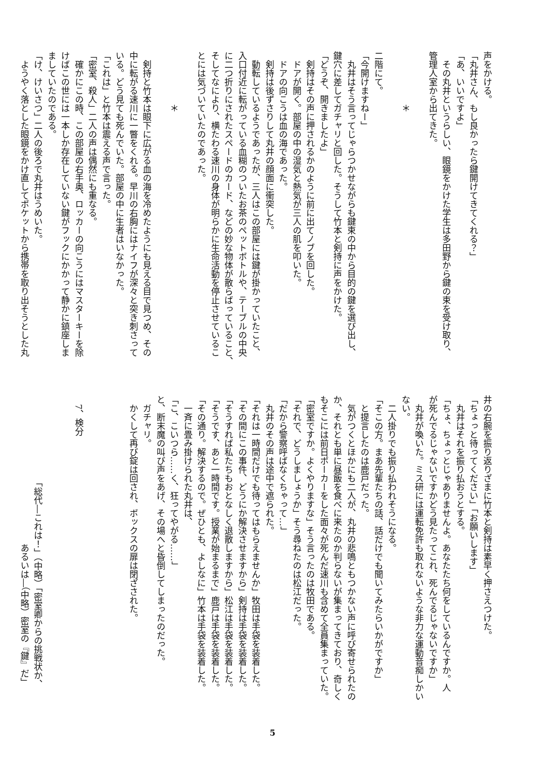声をかける。
「丸井さん、もし良かったら鍵開けてきてくれる？」
「あ、いいですよ」
　その丸井というらしい、眼鏡をかけた学生は多田野から鍵の束を受け取り、
管理人室から出てきた。
　
　　　　　　＊
　
二階にて。
「今開けますねー」
　丸井はそう言ってじゃらつかせながらも鍵束の中から目的の鍵を選び出し、
鍵穴に差してガチャリと回した。そうして竹本と剣持に声をかけた。
「どうぞ、開きましたよ」
　剣持はその声に押されるかのように前に出てノブを回した。
　ドアが開く。部屋の中の湿気と熱気が三人の肌を叩いた。
　ドアの向こうは血の海であった。
　剣持は後ずさりして丸井の顔面に衝突した。
　動転しているようであったが、三人はこの部屋には鍵が掛かっていたこと、
入口付近に転がっている血糊のついたお茶のペットボトルや、テーブルの中央
に二つ折りにされたスペードのカード、などの妙な物体が散らばっていること、
そしてなにより、横たわる速川の身体が明らかに生命活動を停止させているこ
とには気づいていたのであった。
　
　　　　　　＊
　
　剣持と竹本は眼下に広がる血の海を冷めたようにも見える目で見つめ、その
中に転がる速川に一瞥をくれる。早川の右胸にはナイフが深々と突き刺さって
いる。どう見ても死んでいた。部屋の中に生者はいなかった。
「これは」と竹本は震える声で言った。
「密室、殺人」二人の声は偶然にも重なる。
　確かにこの時、この部屋の右手奥、ロッカーの向こうにはマスターキーを除
けばこの世には一本しか存在していない鍵がフックにかかって静かに鎮座しま
ましていたのである。
「け、けいさつ」二人の後ろで丸井はうめいた。
　ようやく落とした眼鏡をかけ直してポケットから携帯を取り出そうとした丸
井の右腕を振り返りざまに竹本と剣持は素早く押さえつけた。
「ちょっと待ってください」「お願いします」
　丸井はそれを振り払おうとする。
「ちょ、ちょっとじゃありませんよ。あなたたち何をしているんですか。人
が死んでるじゃないですかどう見たってこれ、死んでるじゃないですか」
　丸井が喚いた。ミス研には運転免許も取れないような非力な運動音痴しかい
ない。
　二人掛りでも振り払われそうになる。
「そこの方。まあ先輩たちの話、話だけでも聞いてみたらいかがですか」
　と提言したのは鹿戸だった。
　気がつくとほかにも二人が、丸井の悲鳴ともつかない声に呼び寄せられたの
か、それとも単に昼飯を食べに来たのか判らないが集まってきており、奇しく
もそこには前日ポーカーをした面々が死んだ速川も含めて全員集まっていた。
「密室ですか。よくやりますな」そう言ったのは牧田である。
「それで、どうしましょうか」そう尋ねたのは松江だった。
「だから警察呼ばなくちゃって…」
　丸井のその声は途中で遮られた。
「それは一時間だけでも待ってはもらえませんか」牧田は手袋を装着した。
「その間にこの事件、どうにか解決させますから」剣持は手袋を装着した。
「そうすれば私たちもおとなしく退散しますから」松江は手袋を装着した。
「そうです、あと一時間です。授業が始まるまで」鹿戸は手袋を装着した。
「その通り。解決するので。ぜひとも、よしなに」竹本は手袋を装着した。
　一斉に畳み掛けられた丸井は、
「こ、こいつら……く、狂ってやがる……」
と、断末魔の叫び声をあげ、その場へと昏倒してしまったのだった。
　ガチャリ。
　かくして再び錠は回され、ボックスの扉は閉ざされた。
　
　
　
　7、検分
　
　
　　　　　　　　　　「総代―これは！」（中略）「密室卿からの挑戦状か、
　　　　　　　　　　　　　　　　　あるいは―（中略）密室の『鍵』だ」
5